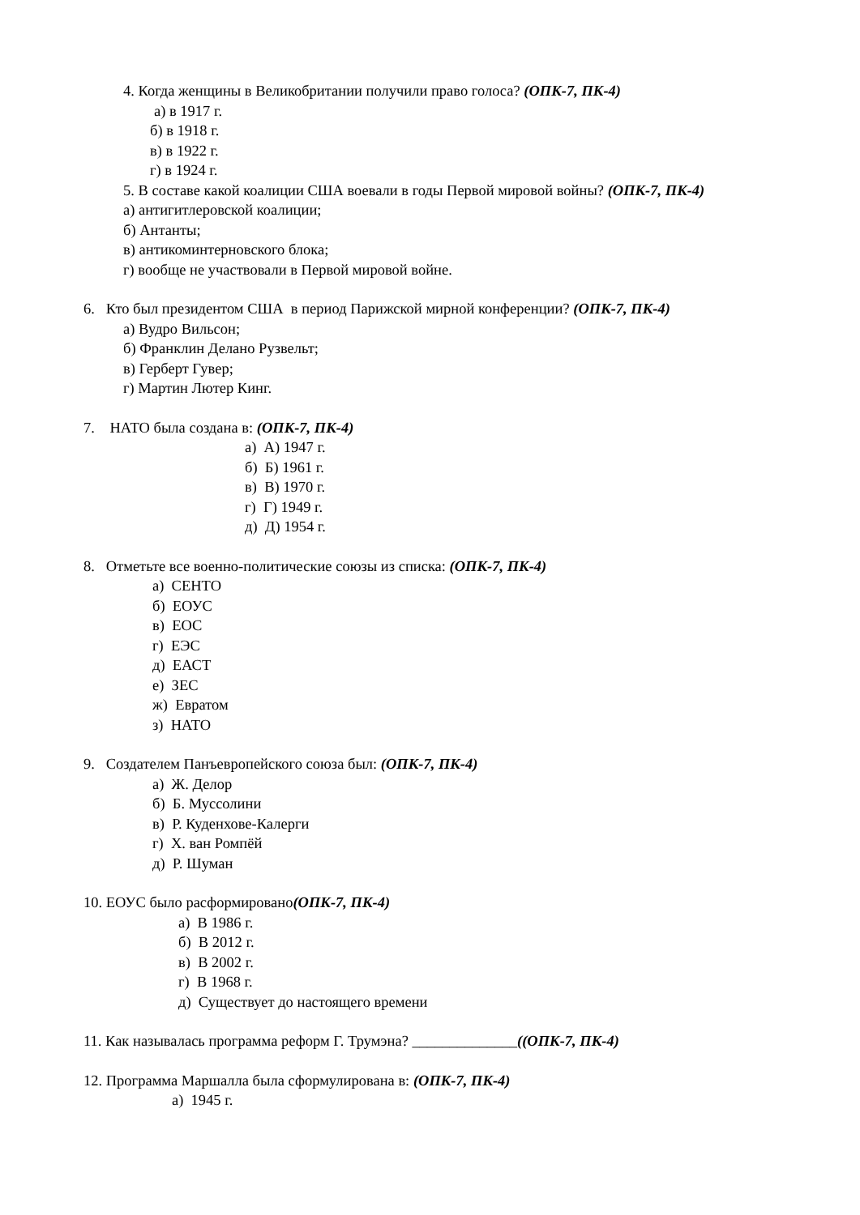4. Когда женщины в Великобритании получили право голоса? (ОПК-7, ПК-4)
а) в 1917 г.
б) в 1918 г.
в) в 1922 г.
г) в 1924 г.
5. В составе какой коалиции США воевали в годы Первой мировой войны? (ОПК-7, ПК-4)
а) антигитлеровской коалиции;
б) Антанты;
в) антикоминтерновского блока;
г) вообще не участвовали в Первой мировой войне.
6. Кто был президентом США в период Парижской мирной конференции? (ОПК-7, ПК-4)
а) Вудро Вильсон;
б) Франклин Делано Рузвельт;
в) Герберт Гувер;
г) Мартин Лютер Кинг.
7. НАТО была создана в: (ОПК-7, ПК-4)
а) А) 1947 г.
б) Б) 1961 г.
в) В) 1970 г.
г) Г) 1949 г.
д) Д) 1954 г.
8. Отметьте все военно-политические союзы из списка: (ОПК-7, ПК-4)
а) СЕНТО
б) ЕОУС
в) ЕОС
г) ЕЭС
д) ЕАСТ
е) ЗЕС
ж) Евратом
з) НАТО
9. Создателем Панъевропейского союза был: (ОПК-7, ПК-4)
а) Ж. Делор
б) Б. Муссолини
в) Р. Куденхове-Калерги
г) Х. ван Ромпёй
д) Р. Шуман
10. ЕОУС было расформировано(ОПК-7, ПК-4)
а) В 1986 г.
б) В 2012 г.
в) В 2002 г.
г) В 1968 г.
д) Существует до настоящего времени
11. Как называлась программа реформ Г. Трумэна? ______________((ОПК-7, ПК-4)
12. Программа Маршалла была сформулирована в: (ОПК-7, ПК-4)
а) 1945 г.